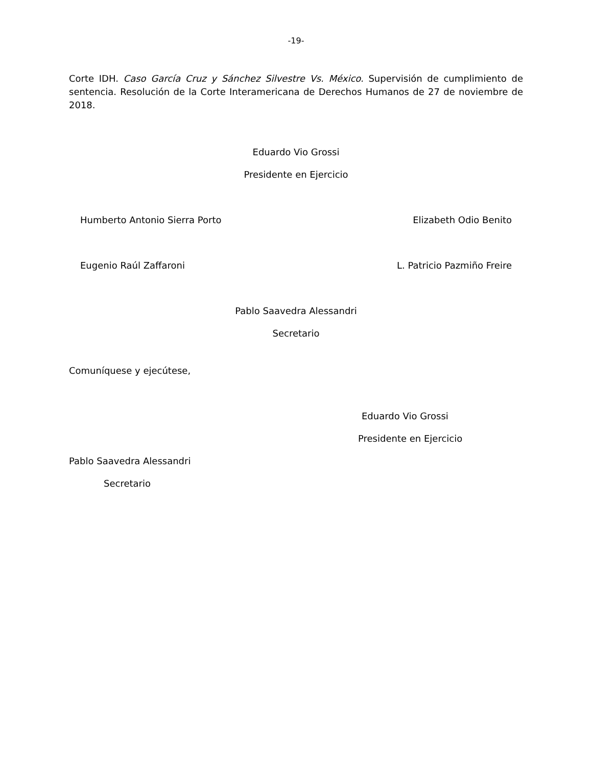-19-
Corte IDH. Caso García Cruz y Sánchez Silvestre Vs. México. Supervisión de cumplimiento de sentencia. Resolución de la Corte Interamericana de Derechos Humanos de 27 de noviembre de 2018.
Eduardo Vio Grossi
Presidente en Ejercicio
Humberto Antonio Sierra Porto Elizabeth Odio Benito
Eugenio Raúl Zaffaroni L. Patricio Pazmiño Freire
Pablo Saavedra Alessandri
Secretario
Comuníquese y ejecútese,
Eduardo Vio Grossi
Presidente en Ejercicio
Pablo Saavedra Alessandri
Secretario